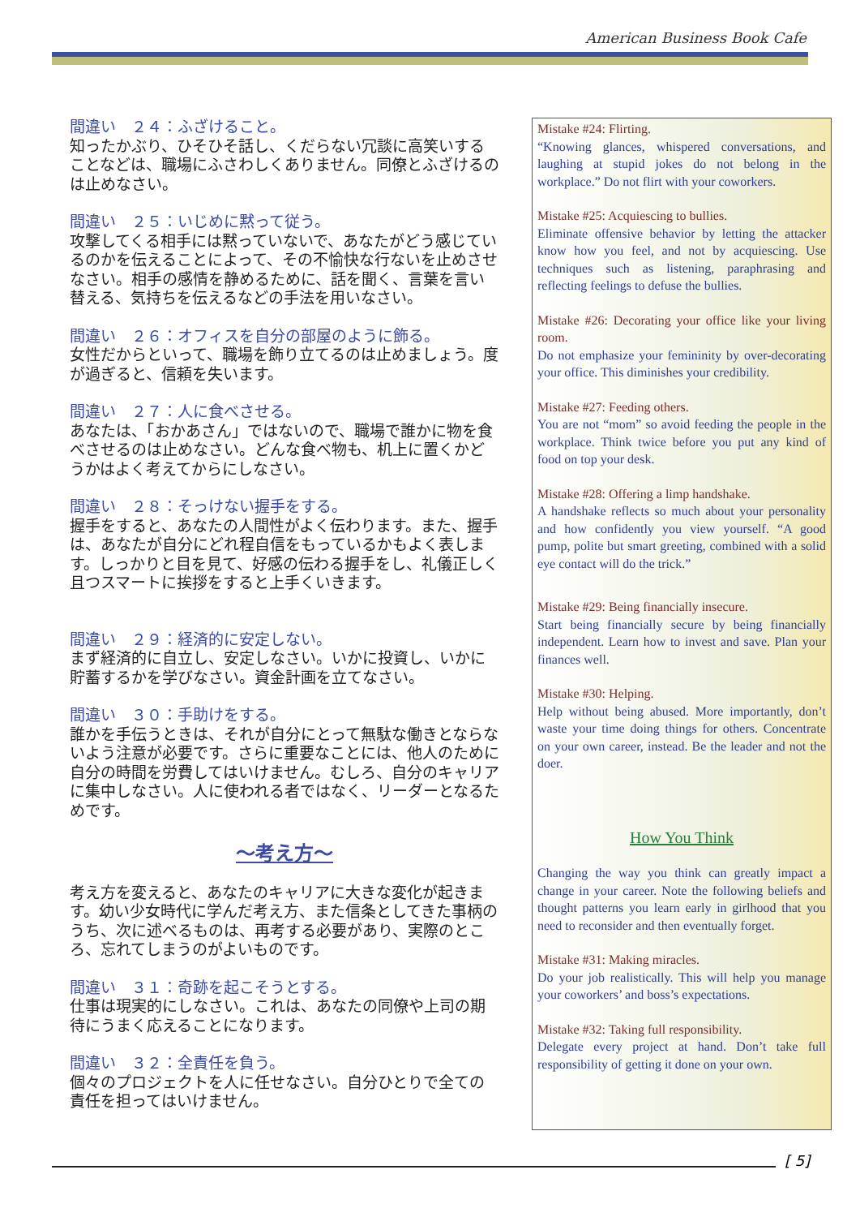American Business Book Cafe
間違い　２４：ふざけること。
知ったかぶり、ひそひそ話し、くだらない冗談に高笑いすることなどは、職場にふさわしくありません。同僚とふざけるのは止めなさい。
間違い　２５：いじめに黙って従う。
攻撃してくる相手には黙っていないで、あなたがどう感じているのかを伝えることによって、その不愉快な行ないを止めさせなさい。相手の感情を静めるために、話を聞く、言葉を言い替える、気持ちを伝えるなどの手法を用いなさい。
間違い　２６：オフィスを自分の部屋のように飾る。
女性だからといって、職場を飾り立てるのは止めましょう。度が過ぎると、信頼を失います。
間違い　２７：人に食べさせる。
あなたは、「おかあさん」ではないので、職場で誰かに物を食べさせるのは止めなさい。どんな食べ物も、机上に置くかどうかはよく考えてからにしなさい。
間違い　２８：そっけない握手をする。
握手をすると、あなたの人間性がよく伝わります。また、握手は、あなたが自分にどれ程自信をもっているかもよく表します。しっかりと目を見て、好感の伝わる握手をし、礼儀正しく且つスマートに挨拶をすると上手くいきます。
間違い　２９：経済的に安定しない。
まず経済的に自立し、安定しなさい。いかに投資し、いかに貯蓄するかを学びなさい。資金計画を立てなさい。
間違い　３０：手助けをする。
誰かを手伝うときは、それが自分にとって無駄な働きとならないよう注意が必要です。さらに重要なことには、他人のために自分の時間を労費してはいけません。むしろ、自分のキャリアに集中しなさい。人に使われる者ではなく、リーダーとなるためです。
〜考え方〜
考え方を変えると、あなたのキャリアに大きな変化が起きます。幼い少女時代に学んだ考え方、また信条としてきた事柄のうち、次に述べるものは、再考する必要があり、実際のところ、忘れてしまうのがよいものです。
間違い　３１：奇跡を起こそうとする。
仕事は現実的にしなさい。これは、あなたの同僚や上司の期待にうまく応えることになります。
間違い　３２：全責任を負う。
個々のプロジェクトを人に任せなさい。自分ひとりで全ての責任を担ってはいけません。
Mistake #24: Flirting.
“Knowing glances, whispered conversations, and laughing at stupid jokes do not belong in the workplace.” Do not flirt with your coworkers.
Mistake #25: Acquiescing to bullies.
Eliminate offensive behavior by letting the attacker know how you feel, and not by acquiescing. Use techniques such as listening, paraphrasing and reflecting feelings to defuse the bullies.
Mistake #26: Decorating your office like your living room.
Do not emphasize your femininity by over-decorating your office. This diminishes your credibility.
Mistake #27: Feeding others.
You are not “mom” so avoid feeding the people in the workplace. Think twice before you put any kind of food on top your desk.
Mistake #28: Offering a limp handshake.
A handshake reflects so much about your personality and how confidently you view yourself. “A good pump, polite but smart greeting, combined with a solid eye contact will do the trick.”
Mistake #29: Being financially insecure.
Start being financially secure by being financially independent. Learn how to invest and save. Plan your finances well.
Mistake #30: Helping.
Help without being abused. More importantly, don’t waste your time doing things for others. Concentrate on your own career, instead. Be the leader and not the doer.
How You Think
Changing the way you think can greatly impact a change in your career. Note the following beliefs and thought patterns you learn early in girlhood that you need to reconsider and then eventually forget.
Mistake #31: Making miracles.
Do your job realistically. This will help you manage your coworkers’ and boss’s expectations.
Mistake #32: Taking full responsibility.
Delegate every project at hand. Don’t take full responsibility of getting it done on your own.
[ 5]